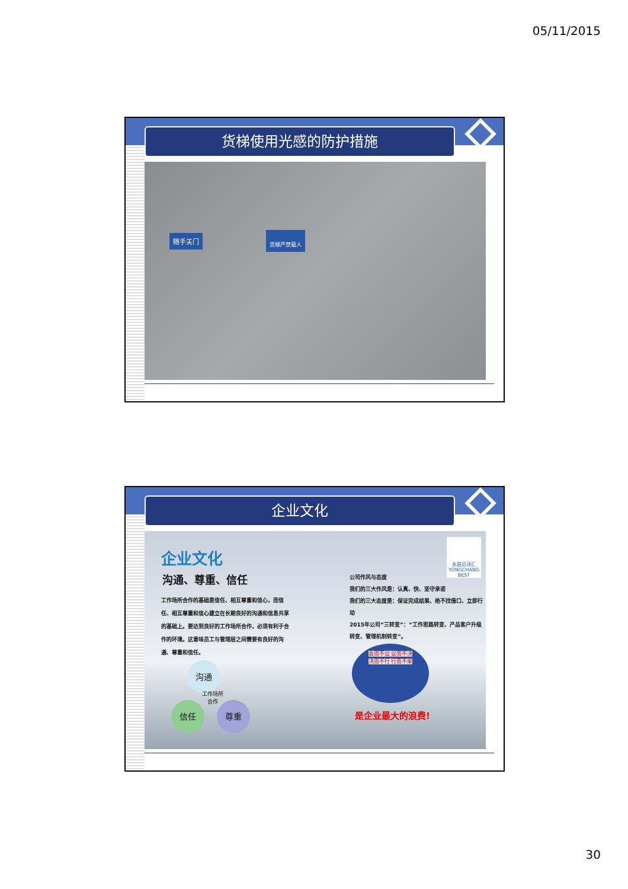05/11/2015
货梯使用光感的防护措施
随手关门 货梯严禁载人
企业文化
企业文化
沟通、尊重、信任
工作场所合作的基础是信任、相互尊重和信心，而信任、相互尊重和信心建立在长期良好的沟通和信息共享的基础上。要达到良好的工作场所合作，必须有利于合作的环境。这意味员工与管理层之间需要有良好的沟通、尊重和信任。
沟通
信任 尊重
工作场所 合作
永昌贝诗汇
YONGCHANG BEST
公司作风与态度
我们的三大作风是：认真、快、坚守承诺
我们的三大态度是：保证完成结果、绝不找借口、立即行动
2015年公司“三转变”：“工作思路转变、产品客户升级转变、管理机制转变”。
会而不议 议而不决
决而不行 行而不果
是企业最大的浪费!
30